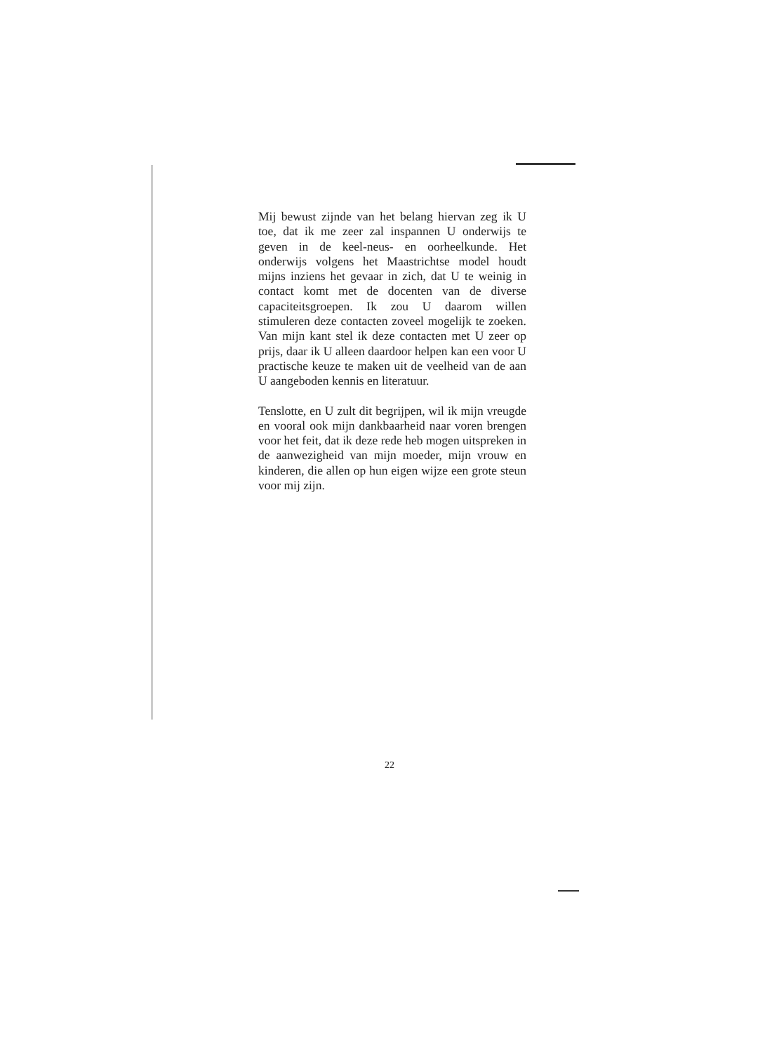Mij bewust zijnde van het belang hiervan zeg ik U toe, dat ik me zeer zal inspannen U onderwijs te geven in de keel-neus- en oorheelkunde. Het onderwijs volgens het Maastrichtse model houdt mijns inziens het gevaar in zich, dat U te weinig in contact komt met de docenten van de diverse capaciteitsgroepen. Ik zou U daarom willen stimuleren deze contacten zoveel mogelijk te zoeken. Van mijn kant stel ik deze contacten met U zeer op prijs, daar ik U alleen daardoor helpen kan een voor U practische keuze te maken uit de veelheid van de aan U aangeboden kennis en literatuur.
Tenslotte, en U zult dit begrijpen, wil ik mijn vreugde en vooral ook mijn dankbaarheid naar voren brengen voor het feit, dat ik deze rede heb mogen uitspreken in de aanwezigheid van mijn moeder, mijn vrouw en kinderen, die allen op hun eigen wijze een grote steun voor mij zijn.
22